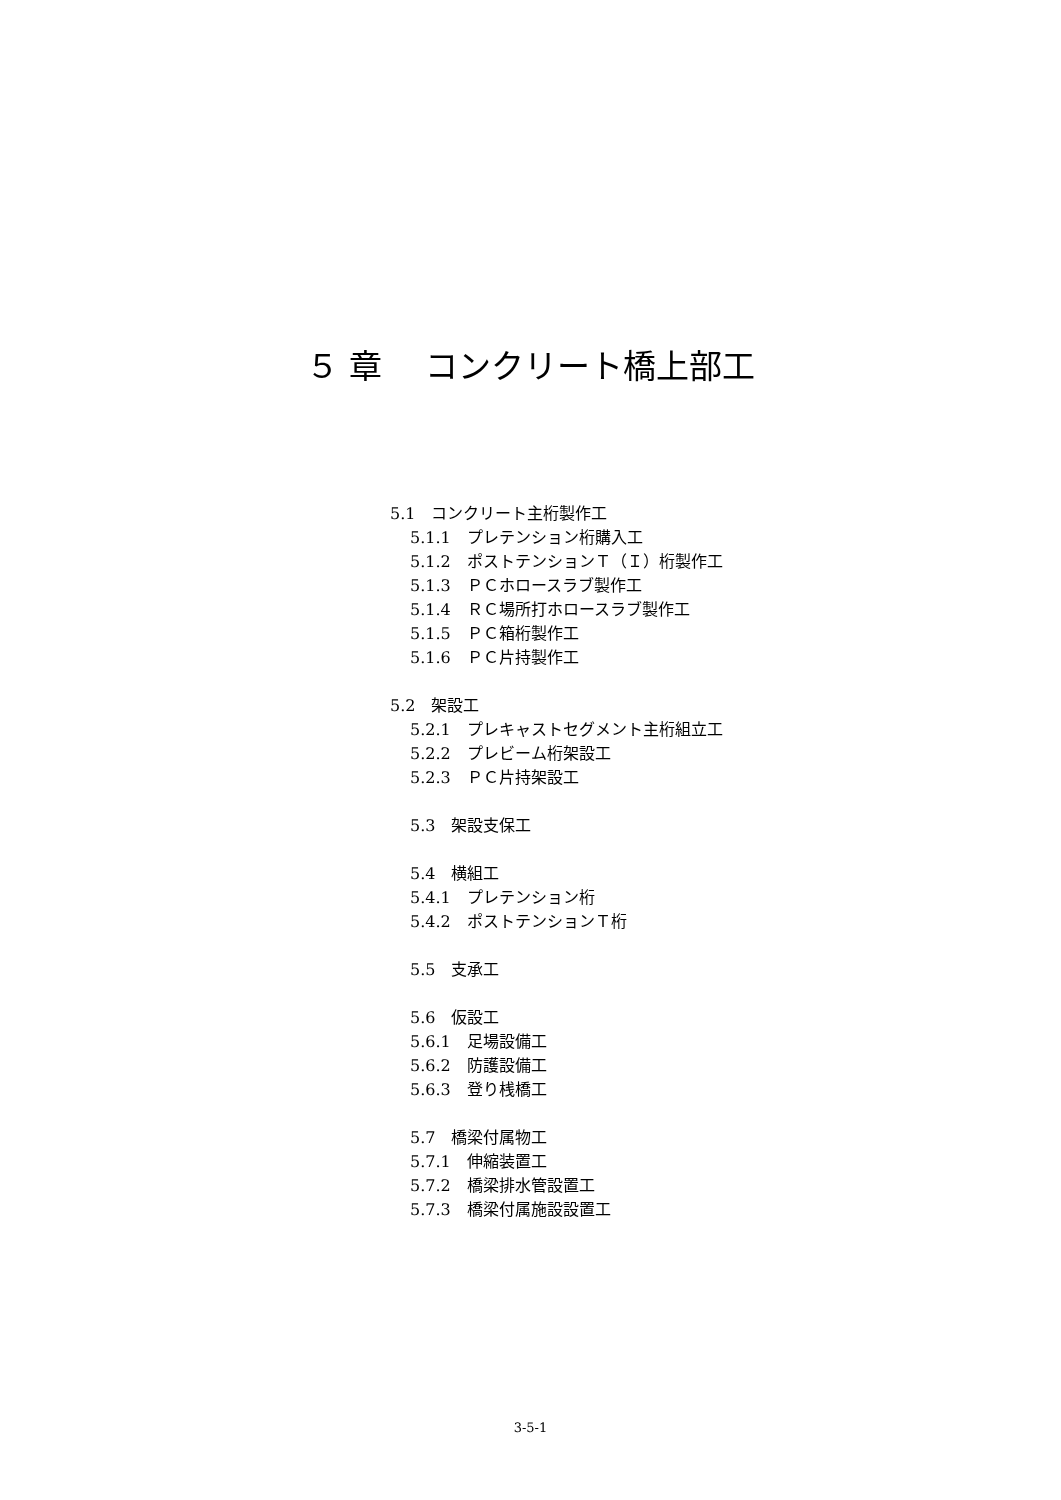５ 章　 コンクリート橋上部工
5.1　コンクリート主桁製作工
5.1.1　プレテンション桁購入工
5.1.2　ポストテンションＴ（Ｉ）桁製作工
5.1.3　ＰＣホロースラブ製作工
5.1.4　ＲＣ場所打ホロースラブ製作工
5.1.5　ＰＣ箱桁製作工
5.1.6　ＰＣ片持製作工
5.2　架設工
5.2.1　プレキャストセグメント主桁組立工
5.2.2　プレビーム桁架設工
5.2.3　ＰＣ片持架設工
5.3　架設支保工
5.4　横組工
5.4.1　プレテンション桁
5.4.2　ポストテンションＴ桁
5.5　支承工
5.6　仮設工
5.6.1　足場設備工
5.6.2　防護設備工
5.6.3　登り桟橋工
5.7　橋梁付属物工
5.7.1　伸縮装置工
5.7.2　橋梁排水管設置工
5.7.3　橋梁付属施設設置工
3-5-1